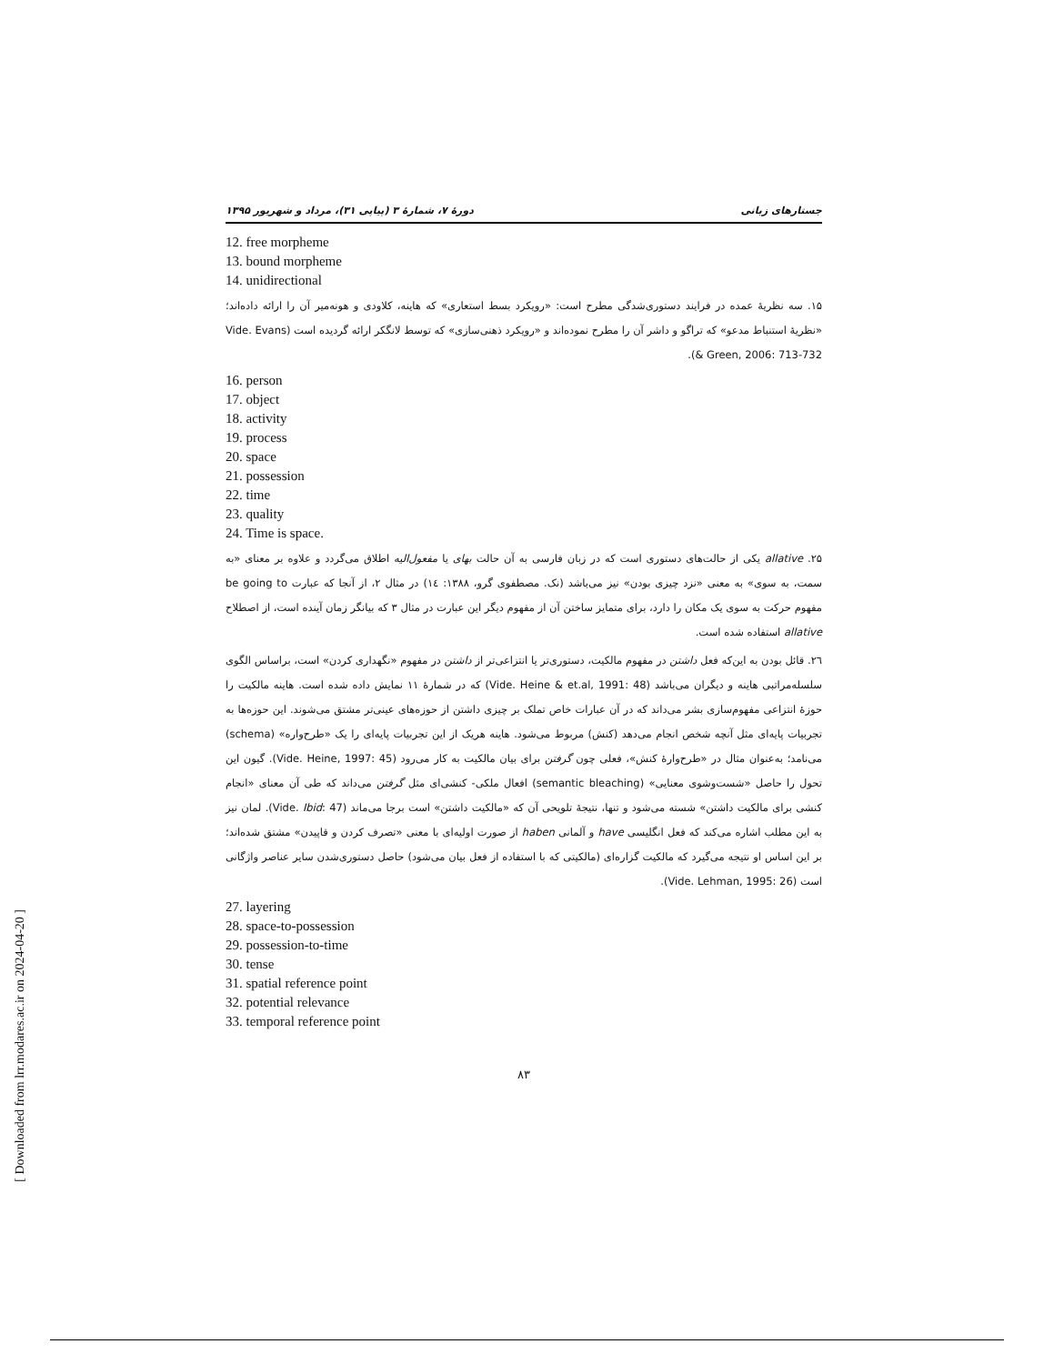جستارهای زبانی دورهٔ ۷، شمارهٔ ۳ (پیاپی ۳۱)، مرداد و شهریور ۱۳۹۵
12. free morpheme
13. bound morpheme
14. unidirectional
۱۵. سه نظریهٔ عمده در فرایند دستوری‌شدگی مطرح است: «رویکرد بسط استعاری» که هاینه، کلاودی و هونه‌میر آن را ارائه داده‌اند؛ «نظریهٔ استنباط مدعو» که تراگو و داشر آن را مطرح نموده‌اند و «رویکرد ذهنی‌سازی» که توسط لانگکر ارائه گردیده است (Vide. Evans & Green, 2006: 713-732).
16. person
17. object
18. activity
19. process
20. space
21. possession
22. time
23. quality
24. Time is space.
۲۵. allative یکی از حالت‌های دستوری است که در زبان فارسی به آن حالت بهای یا مفعول‌الیه اطلاق می‌گردد و علاوه بر معنای «به سمت، به سوی» به معنی «نزد چیزی بودن» نیز می‌باشد (نک. مصطفوی گرو، ۱۳۸۸: ۱٤) در مثال ۲، از آنجا که عبارت be going to مفهوم حرکت به سوی یک مکان را دارد، برای متمایز ساختن آن از مفهوم دیگر این عبارت در مثال ۳ که بیانگر زمان آینده است، از اصطلاح allative استفاده شده است.
۲٦. قائل بودن به این‌که فعل داشتن در مفهوم مالکیت، دستوری‌تر یا انتزاعی‌تر از داشتن در مفهوم «نگهداری کردن» است، براساس الگوی سلسله‌مراتبی هاینه و دیگران می‌باشد (Vide. Heine & et.al, 1991: 48) که در شمارهٔ ۱۱ نمایش داده شده است. هاینه مالکیت را حوزهٔ انتزاعی مفهوم‌سازی بشر می‌داند که در آن عبارات خاص تملک بر چیزی داشتن از حوزه‌های عینی‌تر مشتق می‌شوند. این حوزه‌ها به تجربیات پایه‌ای مثل آنچه شخص انجام می‌دهد (کنش) مربوط می‌شود. هاینه هریک از این تجربیات پایه‌ای را یک «طرح‌واره» (schema) می‌نامد؛ به‌عنوان مثال در «طرح‌وارهٔ کنش»، فعلی چون گرفتن برای بیان مالکیت به کار می‌رود (Vide. Heine, 1997: 45). گیون این تحول را حاصل «شست‌وشوی معنایی» (semantic bleaching) افعال ملکی- کنشی‌ای مثل گرفتن می‌داند که طی آن معنای «انجام کنشی برای مالکیت داشتن» شسته می‌شود و تنها، نتیجهٔ تلویحی آن که «مالکیت داشتن» است برجا می‌ماند (Vide. Ibid: 47). لمان نیز به این مطلب اشاره می‌کند که فعل انگلیسی have و آلمانی haben از صورت اولیه‌ای با معنی «تصرف کردن و قاپیدن» مشتق شده‌اند؛ بر این اساس او نتیجه می‌گیرد که مالکیت گزاره‌ای (مالکیتی که با استفاده از فعل بیان می‌شود) حاصل دستوری‌شدن سایر عناصر واژگانی است (Vide. Lehman, 1995: 26).
27. layering
28. space-to-possession
29. possession-to-time
30. tense
31. spatial reference point
32. potential relevance
33. temporal reference point
۸۳
[ Downloaded from lrr.modares.ac.ir on 2024-04-20 ]